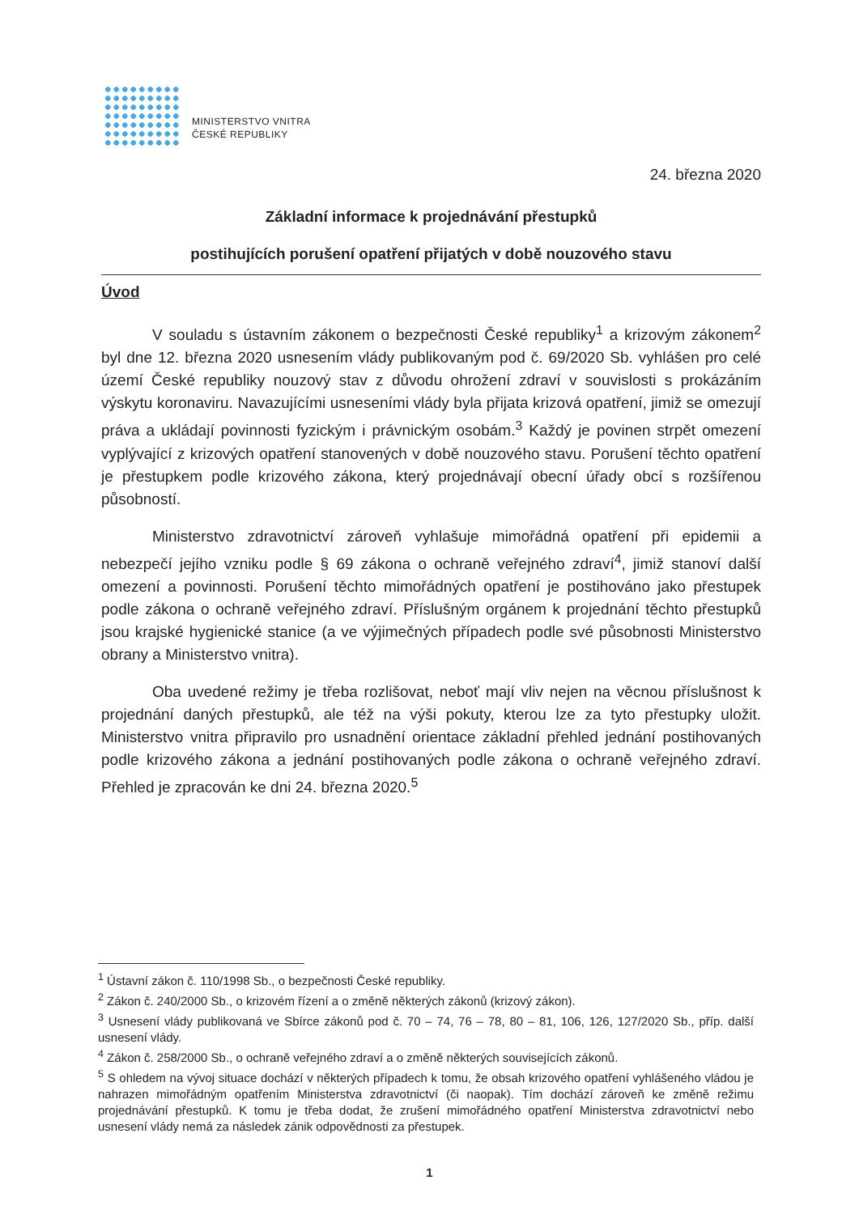MINISTERSTVO VNITRA
ČESKÉ REPUBLIKY
24. března 2020
Základní informace k projednávání přestupků
postihujících porušení opatření přijatých v době nouzového stavu
Úvod
V souladu s ústavním zákonem o bezpečnosti České republiky<sup>1</sup> a krizovým zákonem<sup>2</sup> byl dne 12. března 2020 usnesením vlády publikovaným pod č. 69/2020 Sb. vyhlášen pro celé území České republiky nouzový stav z důvodu ohrožení zdraví v souvislosti s prokázáním výskytu koronaviru. Navazujícími usneseními vlády byla přijata krizová opatření, jimiž se omezují práva a ukládají povinnosti fyzickým i právnickým osobám.<sup>3</sup> Každý je povinen strpět omezení vyplývající z krizových opatření stanovených v době nouzového stavu. Porušení těchto opatření je přestupkem podle krizového zákona, který projednávají obecní úřady obcí s rozšířenou působností.
Ministerstvo zdravotnictví zároveň vyhlašuje mimořádná opatření při epidemii a nebezpečí jejího vzniku podle § 69 zákona o ochraně veřejného zdraví<sup>4</sup>, jimiž stanoví další omezení a povinnosti. Porušení těchto mimořádných opatření je postihováno jako přestupek podle zákona o ochraně veřejného zdraví. Příslušným orgánem k projednání těchto přestupků jsou krajské hygienické stanice (a ve výjimečných případech podle své působnosti Ministerstvo obrany a Ministerstvo vnitra).
Oba uvedené režimy je třeba rozlišovat, neboť mají vliv nejen na věcnou příslušnost k projednání daných přestupků, ale též na výši pokuty, kterou lze za tyto přestupky uložit. Ministerstvo vnitra připravilo pro usnadnění orientace základní přehled jednání postihovaných podle krizového zákona a jednání postihovaných podle zákona o ochraně veřejného zdraví. Přehled je zpracován ke dni 24. března 2020.<sup>5</sup>
<sup>1</sup> Ústavní zákon č. 110/1998 Sb., o bezpečnosti České republiky.
<sup>2</sup> Zákon č. 240/2000 Sb., o krizovém řízení a o změně některých zákonů (krizový zákon).
<sup>3</sup> Usnesení vlády publikovaná ve Sbírce zákonů pod č. 70 – 74, 76 – 78, 80 – 81, 106, 126, 127/2020 Sb., příp. další usnesení vlády.
<sup>4</sup> Zákon č. 258/2000 Sb., o ochraně veřejného zdraví a o změně některých souvisejících zákonů.
<sup>5</sup> S ohledem na vývoj situace dochází v některých případech k tomu, že obsah krizového opatření vyhlášeného vládou je nahrazen mimořádným opatřením Ministerstva zdravotnictví (či naopak). Tím dochází zároveň ke změně režimu projednávání přestupků. K tomu je třeba dodat, že zrušení mimořádného opatření Ministerstva zdravotnictví nebo usnesení vlády nemá za následek zánik odpovědnosti za přestupek.
1